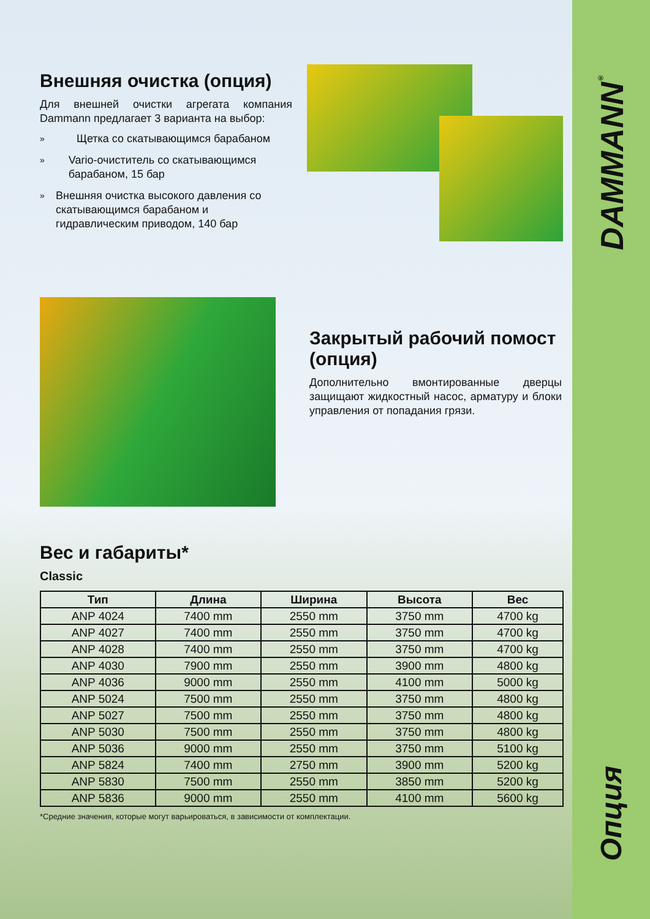DAMMANN<sup>®</sup>
Опция
Внешняя очистка (опция)
Для внешней очистки агрегата компания Dammann предлагает 3 варианта на выбор:
» Щетка со скатывающимся барабаном
» Vario-очиститель со скатывающимся барабаном, 15 бар
» Внешняя очистка высокого давления со скатывающимся барабаном и гидравлическим приводом, 140 бар
Закрытый рабочий помост (опция)
Дополнительно вмонтированные дверцы защищают жидкостный насос, арматуру и блоки управления от попадания грязи.
Вес и габариты*
Classic
| Тип | Длина | Ширина | Высота | Вес |
| --- | --- | --- | --- | --- |
| ANP 4024 | 7400 mm | 2550 mm | 3750 mm | 4700 kg |
| ANP 4027 | 7400 mm | 2550 mm | 3750 mm | 4700 kg |
| ANP 4028 | 7400 mm | 2550 mm | 3750 mm | 4700 kg |
| ANP 4030 | 7900 mm | 2550 mm | 3900 mm | 4800 kg |
| ANP 4036 | 9000 mm | 2550 mm | 4100 mm | 5000 kg |
| ANP 5024 | 7500 mm | 2550 mm | 3750 mm | 4800 kg |
| ANP 5027 | 7500 mm | 2550 mm | 3750 mm | 4800 kg |
| ANP 5030 | 7500 mm | 2550 mm | 3750 mm | 4800 kg |
| ANP 5036 | 9000 mm | 2550 mm | 3750 mm | 5100 kg |
| ANP 5824 | 7400 mm | 2750 mm | 3900 mm | 5200 kg |
| ANP 5830 | 7500 mm | 2550 mm | 3850 mm | 5200 kg |
| ANP 5836 | 9000 mm | 2550 mm | 4100 mm | 5600 kg |
*Средние значения, которые могут варьироваться, в зависимости от комплектации.